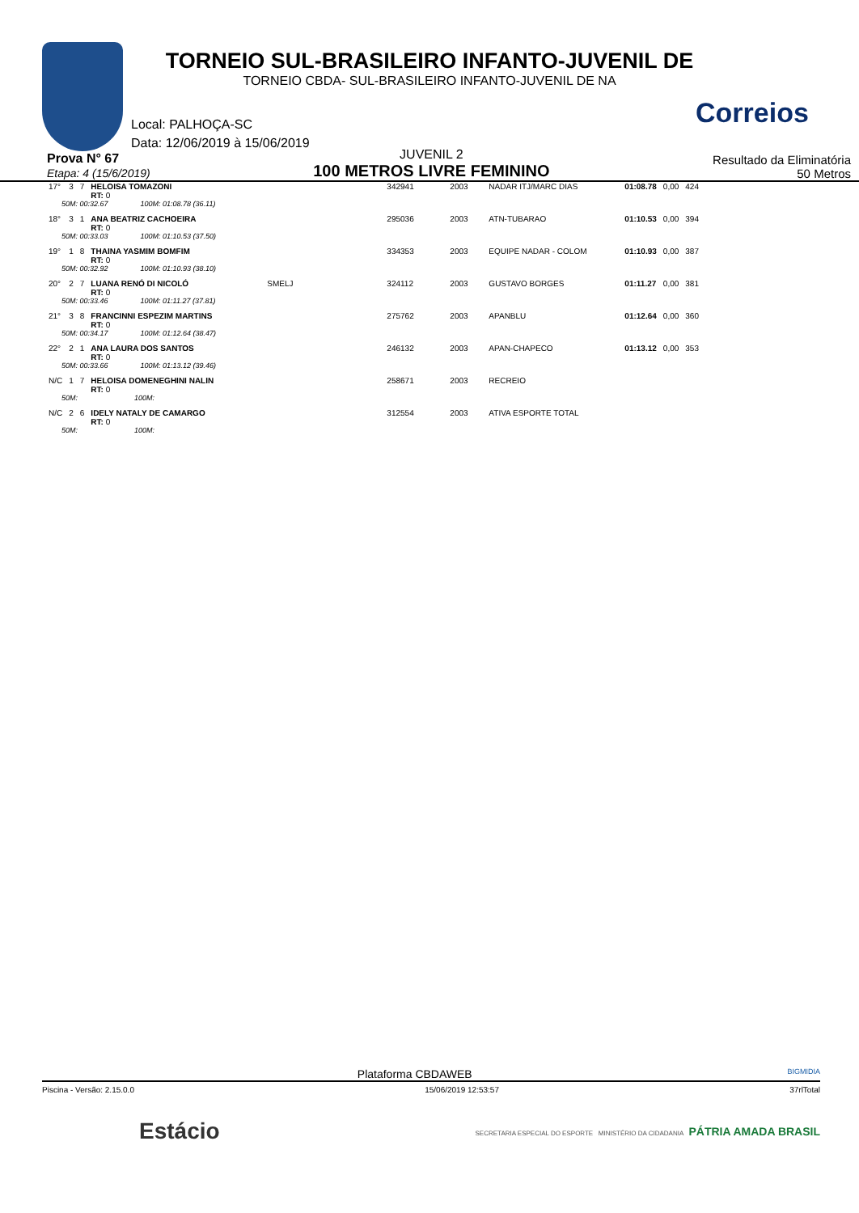Correios
TORNEIO SUL-BRASILEIRO INFANTO-JUVENIL DE
TORNEIO CBDA- SUL-BRASILEIRO INFANTO-JUVENIL DE NA
Local: PALHOÇA-SC
Data: 12/06/2019 à 15/06/2019
Prova N° 67
Etapa: 4 (15/6/2019)
JUVENIL 2
100 METROS LIVRE FEMININO
Resultado da Eliminatória
50 Metros
| 17° | 3 | 7 | HELOISA TOMAZONI RT: 0 | | 342941 | 2003 | NADAR ITJ/MARC DIAS | 01:08.78 | 0,00 | 424 |
| 50M: 00:32.67 100M: 01:08.78 (36.11) | | | | | | | | | | |
| 18° | 3 | 1 | ANA BEATRIZ CACHOEIRA RT: 0 | | 295036 | 2003 | ATN-TUBARAO | 01:10.53 | 0,00 | 394 |
| 50M: 00:33.03 100M: 01:10.53 (37.50) | | | | | | | | | | |
| 19° | 1 | 8 | THAINA YASMIM BOMFIM RT: 0 | | 334353 | 2003 | EQUIPE NADAR - COLOM | 01:10.93 | 0,00 | 387 |
| 50M: 00:32.92 100M: 01:10.93 (38.10) | | | | | | | | | | |
| 20° | 2 | 7 | LUANA RENÓ DI NICOLÓ RT: 0 | SMELJ | 324112 | 2003 | GUSTAVO BORGES | 01:11.27 | 0,00 | 381 |
| 50M: 00:33.46 100M: 01:11.27 (37.81) | | | | | | | | | | |
| 21° | 3 | 8 | FRANCINNI ESPEZIM MARTINS RT: 0 | | 275762 | 2003 | APANBLU | 01:12.64 | 0,00 | 360 |
| 50M: 00:34.17 100M: 01:12.64 (38.47) | | | | | | | | | | |
| 22° | 2 | 1 | ANA LAURA DOS SANTOS RT: 0 | | 246132 | 2003 | APAN-CHAPECO | 01:13.12 | 0,00 | 353 |
| 50M: 00:33.66 100M: 01:13.12 (39.46) | | | | | | | | | | |
| N/C | 1 | 7 | HELOISA DOMENEGHINI NALIN RT: 0 | | 258671 | 2003 | RECREIO | | | |
| 50M: 100M: | | | | | | | | | | |
| N/C | 2 | 6 | IDELY NATALY DE CAMARGO RT: 0 | | 312554 | 2003 | ATIVA ESPORTE TOTAL | | | |
| 50M: 100M: | | | | | | | | | | |
Plataforma CBDAWEB BIGMIDIA
Piscina - Versão: 2.15.0.0 15/06/2019 12:53:57 37rlTotal
Estácio SECRETARIA ESPECIAL DO ESPORTE MINISTÉRIO DA CIDADANIA PÁTRIA AMADA BRASIL